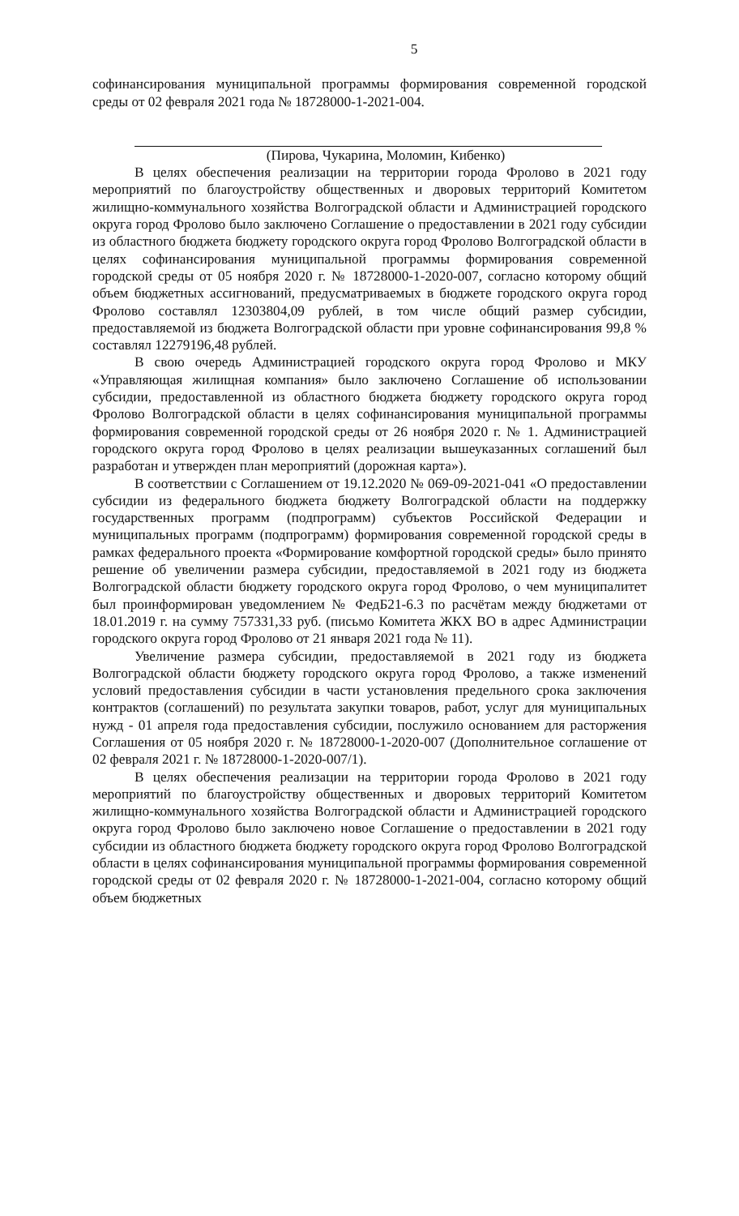5
софинансирования муниципальной программы формирования современной городской среды от 02 февраля 2021 года № 18728000-1-2021-004.
(Пирова, Чукарина, Моломин, Кибенко)
В целях обеспечения реализации на территории города Фролово в 2021 году мероприятий по благоустройству общественных и дворовых территорий Комитетом жилищно-коммунального хозяйства Волгоградской области и Администрацией городского округа город Фролово было заключено Соглашение о предоставлении в 2021 году субсидии из областного бюджета бюджету городского округа город Фролово Волгоградской области в целях софинансирования муниципальной программы формирования современной городской среды от 05 ноября 2020 г. № 18728000-1-2020-007, согласно которому общий объем бюджетных ассигнований, предусматриваемых в бюджете городского округа город Фролово составлял 12303804,09 рублей, в том числе общий размер субсидии, предоставляемой из бюджета Волгоградской области при уровне софинансирования 99,8 % составлял 12279196,48 рублей.
В свою очередь Администрацией городского округа город Фролово и МКУ «Управляющая жилищная компания» было заключено Соглашение об использовании субсидии, предоставленной из областного бюджета бюджету городского округа город Фролово Волгоградской области в целях софинансирования муниципальной программы формирования современной городской среды от 26 ноября 2020 г. № 1. Администрацией городского округа город Фролово в целях реализации вышеуказанных соглашений был разработан и утвержден план мероприятий (дорожная карта»).
В соответствии с Соглашением от 19.12.2020 № 069-09-2021-041 «О предоставлении субсидии из федерального бюджета бюджету Волгоградской области на поддержку государственных программ (подпрограмм) субъектов Российской Федерации и муниципальных программ (подпрограмм) формирования современной городской среды в рамках федерального проекта «Формирование комфортной городской среды» было принято решение об увеличении размера субсидии, предоставляемой в 2021 году из бюджета Волгоградской области бюджету городского округа город Фролово, о чем муниципалитет был проинформирован уведомлением № ФедБ21-6.3 по расчётам между бюджетами от 18.01.2019 г. на сумму 757331,33 руб. (письмо Комитета ЖКХ ВО в адрес Администрации городского округа город Фролово от 21 января 2021 года № 11).
Увеличение размера субсидии, предоставляемой в 2021 году из бюджета Волгоградской области бюджету городского округа город Фролово, а также изменений условий предоставления субсидии в части установления предельного срока заключения контрактов (соглашений) по результата закупки товаров, работ, услуг для муниципальных нужд - 01 апреля года предоставления субсидии, послужило основанием для расторжения Соглашения от 05 ноября 2020 г. № 18728000-1-2020-007 (Дополнительное соглашение от 02 февраля 2021 г. № 18728000-1-2020-007/1).
В целях обеспечения реализации на территории города Фролово в 2021 году мероприятий по благоустройству общественных и дворовых территорий Комитетом жилищно-коммунального хозяйства Волгоградской области и Администрацией городского округа город Фролово было заключено новое Соглашение о предоставлении в 2021 году субсидии из областного бюджета бюджету городского округа город Фролово Волгоградской области в целях софинансирования муниципальной программы формирования современной городской среды от 02 февраля 2020 г. № 18728000-1-2021-004, согласно которому общий объем бюджетных